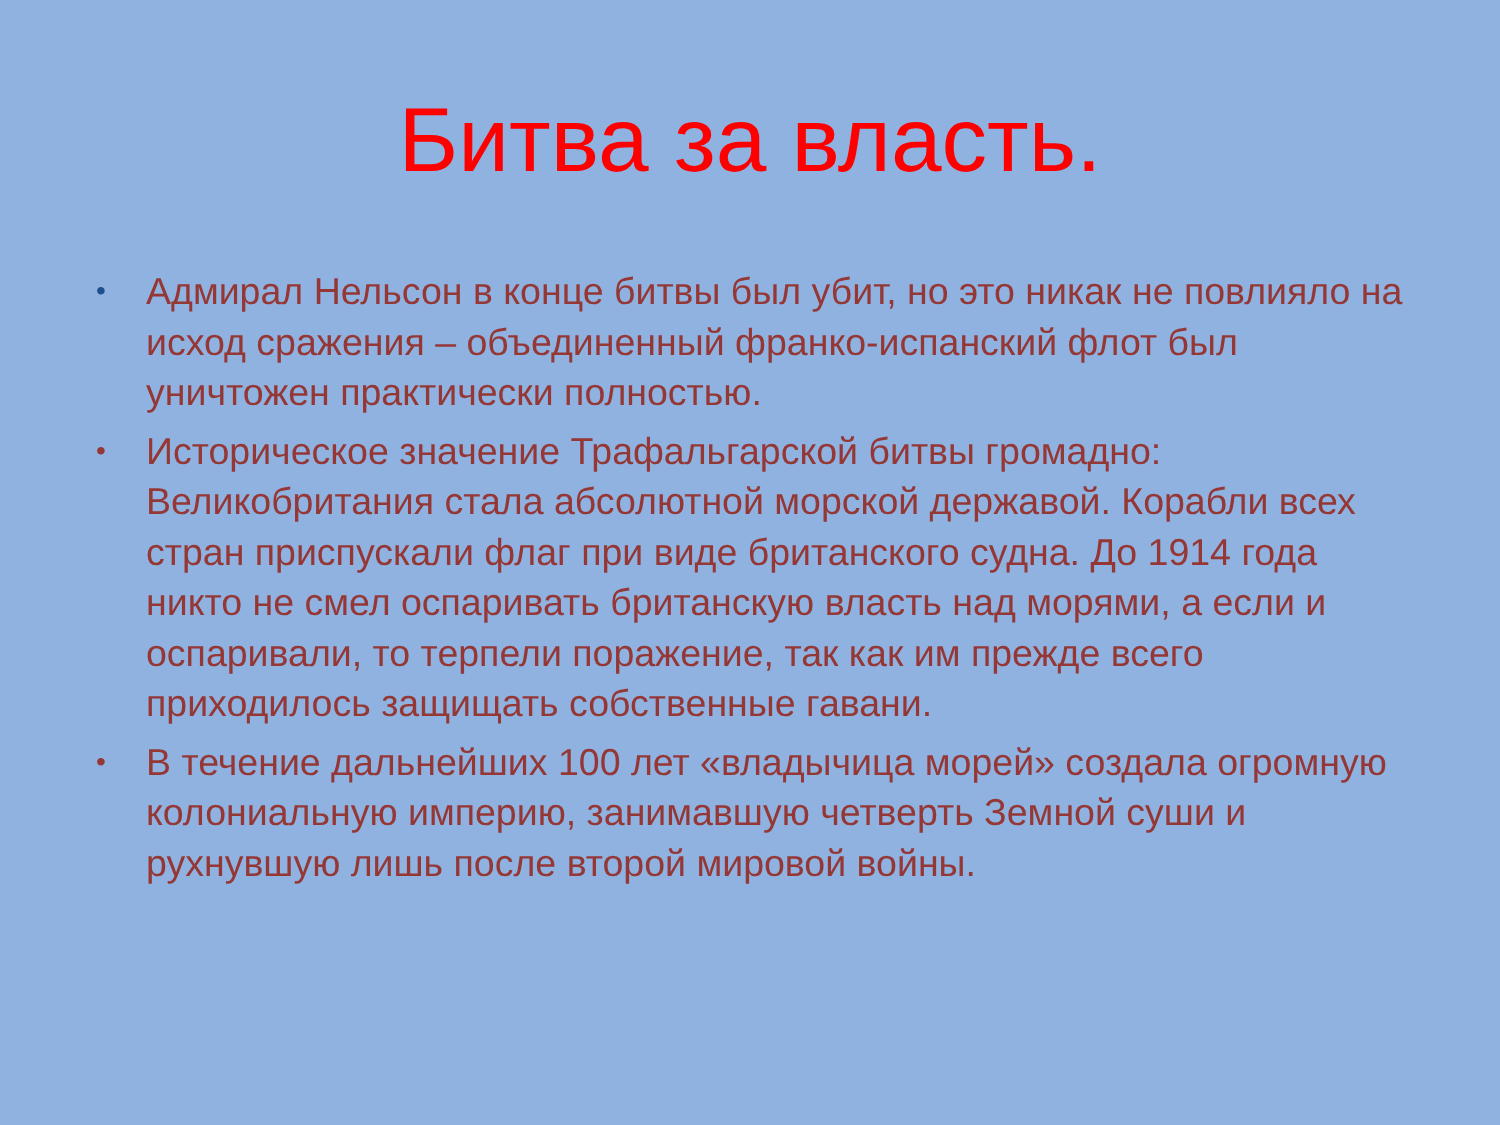Битва за власть.
• Адмирал Нельсон в конце битвы был убит, но это никак не повлияло на исход сражения – объединенный франко-испанский флот был уничтожен практически полностью.
• Историческое значение Трафальгарской битвы громадно: Великобритания стала абсолютной морской державой. Корабли всех стран приспускали флаг при виде британского судна. До 1914 года никто не смел оспаривать британскую власть над морями, а если и оспаривали, то терпели поражение, так как им прежде всего приходилось защищать собственные гавани.
• В течение дальнейших 100 лет «владычица морей» создала огромную колониальную империю, занимавшую четверть Земной суши и рухнувшую лишь после второй мировой войны.